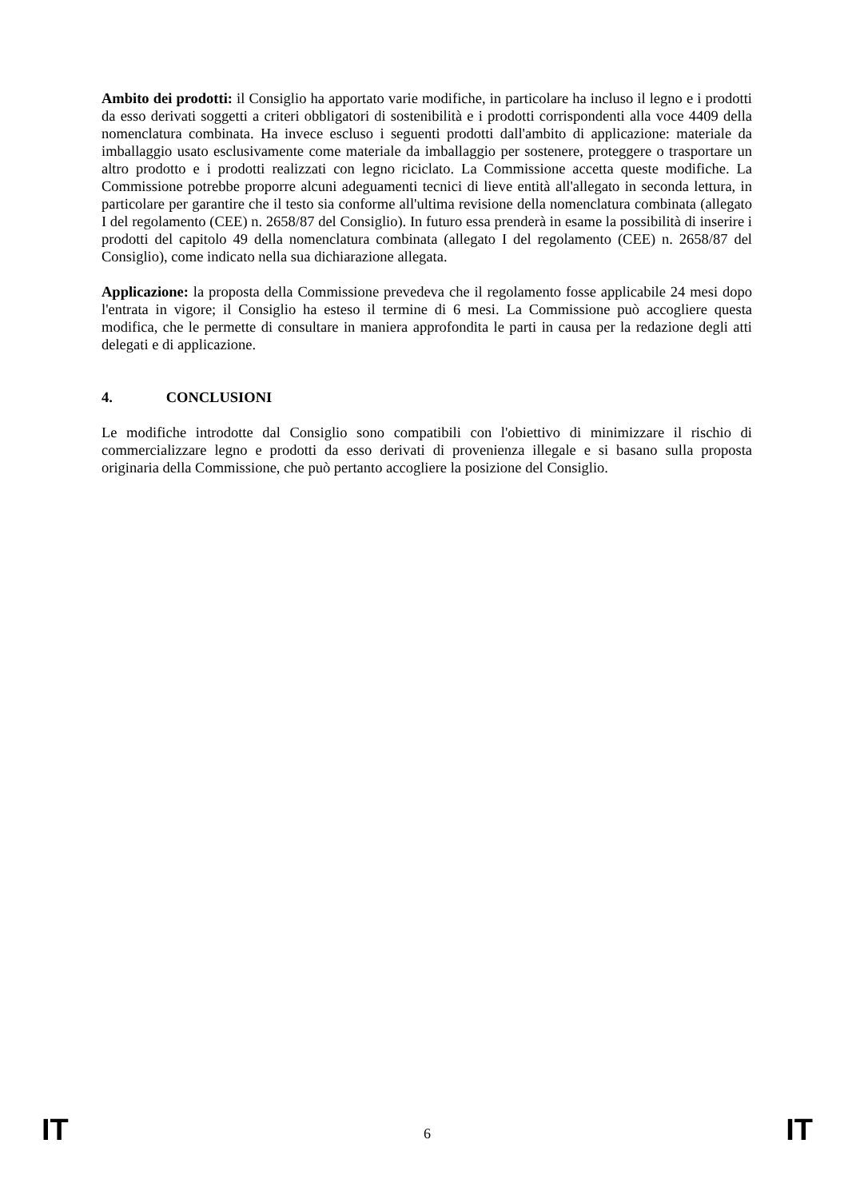Ambito dei prodotti: il Consiglio ha apportato varie modifiche, in particolare ha incluso il legno e i prodotti da esso derivati soggetti a criteri obbligatori di sostenibilità e i prodotti corrispondenti alla voce 4409 della nomenclatura combinata. Ha invece escluso i seguenti prodotti dall'ambito di applicazione: materiale da imballaggio usato esclusivamente come materiale da imballaggio per sostenere, proteggere o trasportare un altro prodotto e i prodotti realizzati con legno riciclato. La Commissione accetta queste modifiche. La Commissione potrebbe proporre alcuni adeguamenti tecnici di lieve entità all'allegato in seconda lettura, in particolare per garantire che il testo sia conforme all'ultima revisione della nomenclatura combinata (allegato I del regolamento (CEE) n. 2658/87 del Consiglio). In futuro essa prenderà in esame la possibilità di inserire i prodotti del capitolo 49 della nomenclatura combinata (allegato I del regolamento (CEE) n. 2658/87 del Consiglio), come indicato nella sua dichiarazione allegata.
Applicazione: la proposta della Commissione prevedeva che il regolamento fosse applicabile 24 mesi dopo l'entrata in vigore; il Consiglio ha esteso il termine di 6 mesi. La Commissione può accogliere questa modifica, che le permette di consultare in maniera approfondita le parti in causa per la redazione degli atti delegati e di applicazione.
4. CONCLUSIONI
Le modifiche introdotte dal Consiglio sono compatibili con l'obiettivo di minimizzare il rischio di commercializzare legno e prodotti da esso derivati di provenienza illegale e si basano sulla proposta originaria della Commissione, che può pertanto accogliere la posizione del Consiglio.
IT 6 IT